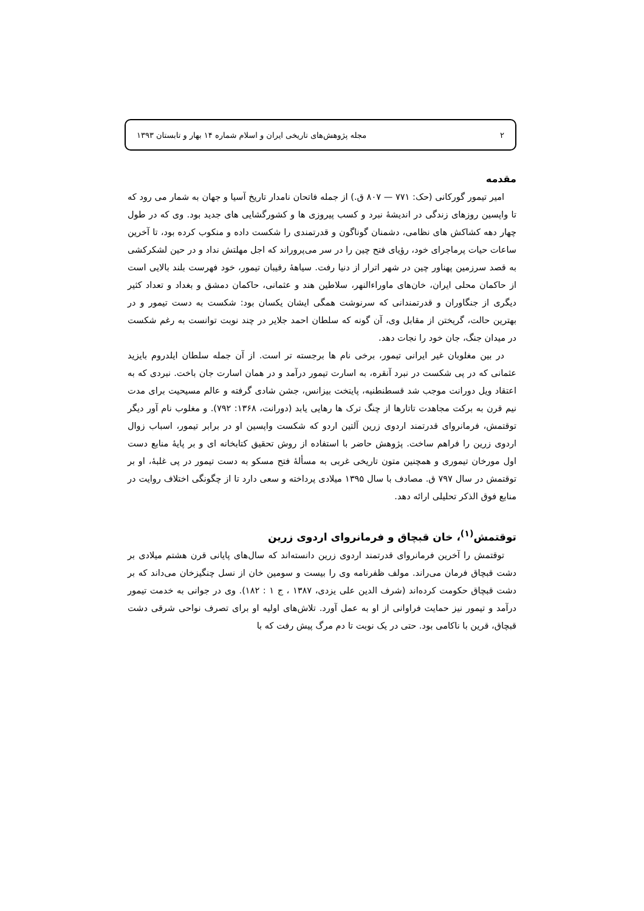۲ مجله پژوهش‌های تاریخی ایران و اسلام شماره ۱۴ بهار و تابستان ۱۳۹۳
مقدمه
امیر تیمور گورکانی (حک: ۷۷۱ — ۸۰۷ ق.) از جمله فاتحان نامدار تاریخ آسیا و جهان به شمار می رود که تا واپسین روزهای زندگی در اندیشهٔ نبرد و کسب پیروزی ها و کشورگشایی های جدید بود. وی که در طول چهار دهه کشاکش های نظامی، دشمنان گوناگون و قدرتمندی را شکست داده و منکوب کرده بود، تا آخرین ساعات حیات پرماجرای خود، رؤیای فتح چین را در سر می‌پروراند که اجل مهلتش نداد و در حین لشکرکشی به قصد سرزمین پهناور چین در شهر اترار از دنیا رفت. سیاههٔ رقیبان تیمور، خود فهرست بلند بالایی است از حاکمان محلی ایران، خان‌های ماوراءالنهر، سلاطین هند و عثمانی، حاکمان دمشق و بغداد و تعداد کثیر دیگری از جنگاوران و قدرتمندانی که سرنوشت همگی ایشان یکسان بود: شکست به دست تیمور و در بهترین حالت، گریختن از مقابل وی، آن گونه که سلطان احمد جلایر در چند نوبت توانست به رغم شکست در میدان جنگ، جان خود را نجات دهد.
در بین مغلوبان غیر ایرانی تیمور، برخی نام ها برجسته تر است. از آن جمله سلطان ایلدروم بایزید عثمانی که در پی شکست در نبرد آنقره، به اسارت تیمور درآمد و در همان اسارت جان باخت. نبردی که به اعتقاد ویل دورانت موجب شد قسطنطنیه، پایتخت بیزانس، جشن شادی گرفته و عالم مسیحیت برای مدت نیم قرن به برکت مجاهدت تاتارها از چنگ ترک ها رهایی یابد (دورانت، ۱۳۶۸: ۷۹۲). و مغلوب نام آور دیگر توقتمش، فرمانروای قدرتمند اردوی زرین آلتین اردو که شکست واپسین او در برابر تیمور، اسباب زوال اردوی زرین را فراهم ساخت. پژوهش حاضر با استفاده از روش تحقیق کتابخانه ای و بر پایهٔ منابع دست اول مورخان تیموری و همچنین متون تاریخی غربی به مسألهٔ فتح مسکو به دست تیمور در پی غلبهٔ، او بر توقتمش در سال ۷۹۷ ق. مصادف با سال ۱۳۹۵ میلادی پرداخته و سعی دارد تا از چگونگی اختلاف روایت در منابع فوق الذکر تحلیلی ارائه دهد.
توقتمش<sup>(۱)</sup>، خان قبچاق و فرمانروای اردوی زرین
توقتمش را آخرین فرمانروای قدرتمند اردوی زرین دانسته‌اند که سال‌های پایانی قرن هشتم میلادی بر دشت قبچاق فرمان می‌راند. مولف ظفرنامه وی را بیست و سومین خان از نسل چنگیزخان می‌داند که بر دشت قبچاق حکومت کرده‌اند (شرف الدین علی یزدی، ۱۳۸۷ ، ج ۱ : ۱۸۲). وی در جوانی به خدمت تیمور درآمد و تیمور نیز حمایت فراوانی از او به عمل آورد. تلاش‌های اولیه او برای تصرف نواحی شرقی دشت قبچاق، قرین با ناکامی بود. حتی در یک نوبت تا دم مرگ پیش رفت که با